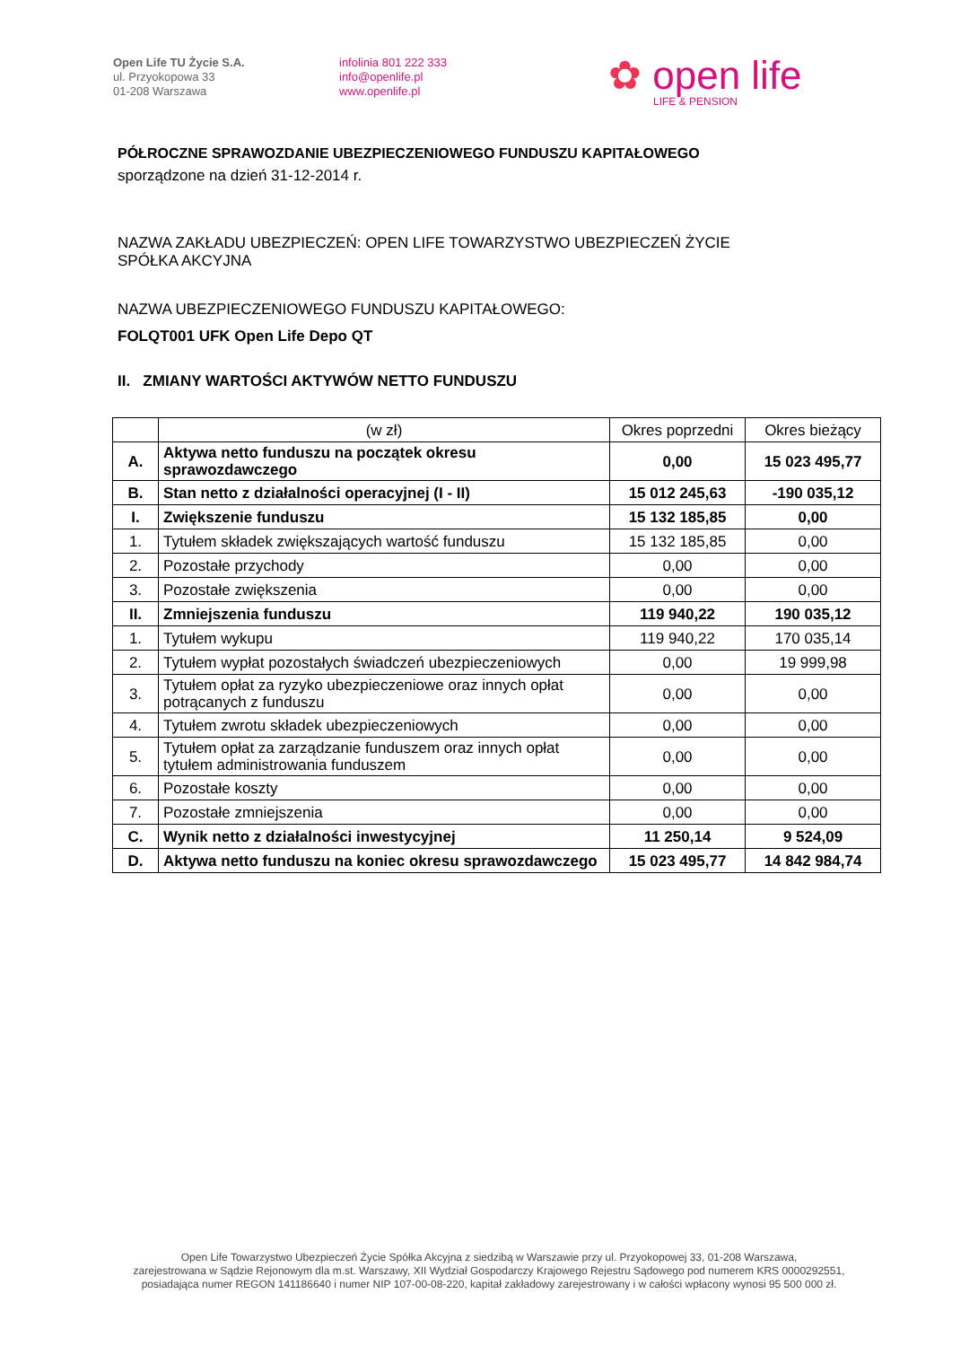Open Life TU Życie S.A.
ul. Przyokopowa 33
01-208 Warszawa
infolinia 801 222 333
info@openlife.pl
www.openlife.pl
✿ open life
LIFE & PENSION
PÓŁROCZNE SPRAWOZDANIE UBEZPIECZENIOWEGO FUNDUSZU KAPITAŁOWEGO
sporządzone na dzień 31-12-2014 r.
NAZWA ZAKŁADU UBEZPIECZEŃ: OPEN LIFE TOWARZYSTWO UBEZPIECZEŃ ŻYCIE
SPÓŁKA AKCYJNA
NAZWA UBEZPIECZENIOWEGO FUNDUSZU KAPITAŁOWEGO:
FOLQT001 UFK Open Life Depo QT
II. ZMIANY WARTOŚCI AKTYWÓW NETTO FUNDUSZU
| | (w zł) | Okres poprzedni | Okres bieżący |
| A. | Aktywa netto funduszu na początek okresu sprawozdawczego | 0,00 | 15 023 495,77 |
| B. | Stan netto z działalności operacyjnej (I - II) | 15 012 245,63 | -190 035,12 |
| I. | Zwiększenie funduszu | 15 132 185,85 | 0,00 |
| 1. | Tytułem składek zwiększających wartość funduszu | 15 132 185,85 | 0,00 |
| 2. | Pozostałe przychody | 0,00 | 0,00 |
| 3. | Pozostałe zwiększenia | 0,00 | 0,00 |
| II. | Zmniejszenia funduszu | 119 940,22 | 190 035,12 |
| 1. | Tytułem wykupu | 119 940,22 | 170 035,14 |
| 2. | Tytułem wypłat pozostałych świadczeń ubezpieczeniowych | 0,00 | 19 999,98 |
| 3. | Tytułem opłat za ryzyko ubezpieczeniowe oraz innych opłat potrącanych z funduszu | 0,00 | 0,00 |
| 4. | Tytułem zwrotu składek ubezpieczeniowych | 0,00 | 0,00 |
| 5. | Tytułem opłat za zarządzanie funduszem oraz innych opłat tytułem administrowania funduszem | 0,00 | 0,00 |
| 6. | Pozostałe koszty | 0,00 | 0,00 |
| 7. | Pozostałe zmniejszenia | 0,00 | 0,00 |
| C. | Wynik netto z działalności inwestycyjnej | 11 250,14 | 9 524,09 |
| D. | Aktywa netto funduszu na koniec okresu sprawozdawczego | 15 023 495,77 | 14 842 984,74 |
Open Life Towarzystwo Ubezpieczeń Życie Spółka Akcyjna z siedzibą w Warszawie przy ul. Przyokopowej 33, 01-208 Warszawa,
zarejestrowana w Sądzie Rejonowym dla m.st. Warszawy, XII Wydział Gospodarczy Krajowego Rejestru Sądowego pod numerem KRS 0000292551,
posiadająca numer REGON 141186640 i numer NIP 107-00-08-220, kapitał zakładowy zarejestrowany i w całości wpłacony wynosi 95 500 000 zł.